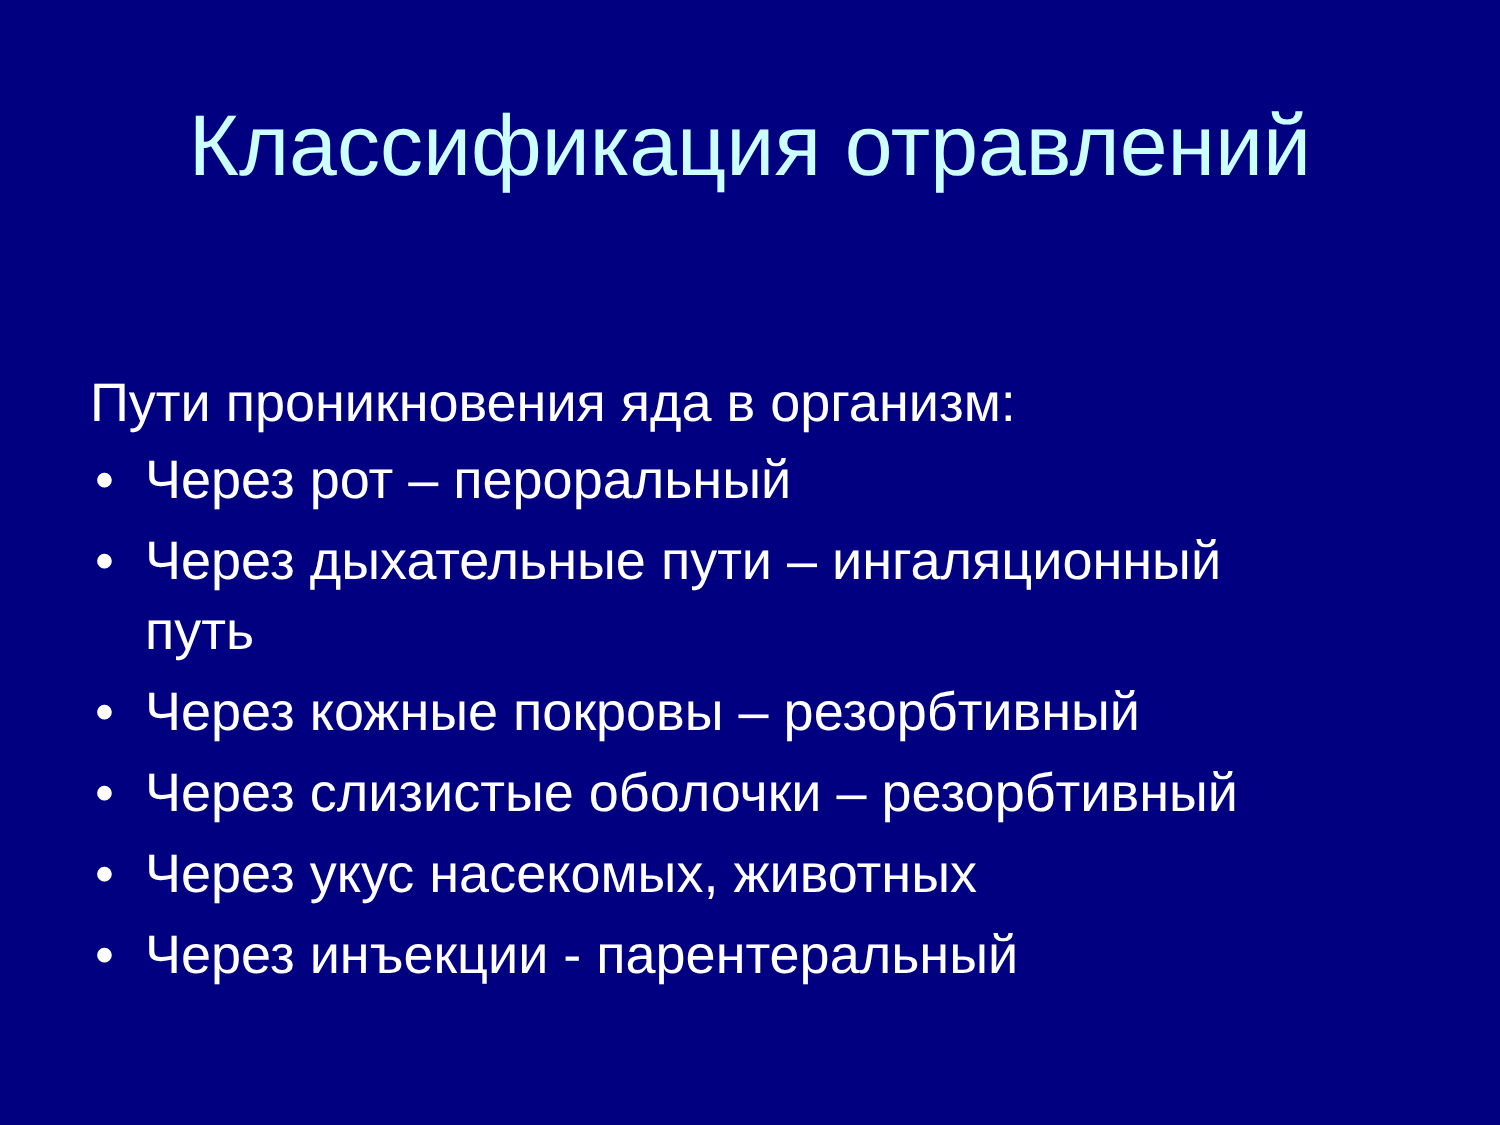Классификация отравлений
Пути проникновения яда в организм:
• Через рот – пероральный
• Через дыхательные пути – ингаляционный путь
• Через кожные покровы – резорбтивный
• Через слизистые оболочки – резорбтивный
• Через укус насекомых, животных
• Через инъекции - парентеральный